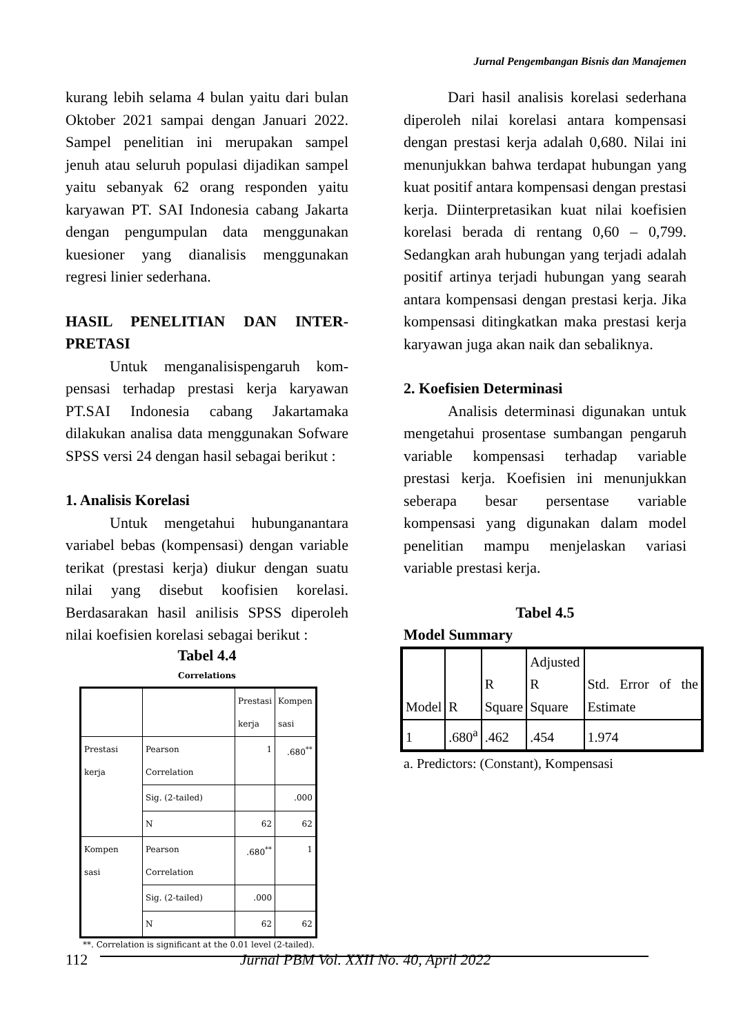Jurnal Pengembangan Bisnis dan Manajemen
kurang lebih selama 4 bulan yaitu dari bulan Oktober 2021 sampai dengan Januari 2022. Sampel penelitian ini merupakan sampel jenuh atau seluruh populasi dijadikan sampel yaitu sebanyak 62 orang responden yaitu karyawan PT. SAI Indonesia cabang Jakarta dengan pengumpulan data menggunakan kuesioner yang dianalisis menggunakan regresi linier sederhana.
HASIL PENELITIAN DAN INTER-PRETASI
Untuk menganalisispengaruh kom-pensasi terhadap prestasi kerja karyawan PT.SAI Indonesia cabang Jakartamaka dilakukan analisa data menggunakan Sofware SPSS versi 24 dengan hasil sebagai berikut :
1. Analisis Korelasi
Untuk mengetahui hubunganantara variabel bebas (kompensasi) dengan variable terikat (prestasi kerja) diukur dengan suatu nilai yang disebut koofisien korelasi. Berdasarakan hasil anilisis SPSS diperoleh nilai koefisien korelasi sebagai berikut :
Tabel 4.4
Correlations
| | | Prestasi kerja | Kompen sasi |
| --- | --- | --- | --- |
| Prestasi kerja | Pearson Correlation | 1 | .680<sup>**</sup> |
| | Sig. (2-tailed) | | .000 |
| | N | 62 | 62 |
| Kompen sasi | Pearson Correlation | .680<sup>**</sup> | 1 |
| | Sig. (2-tailed) | .000 | |
| | N | 62 | 62 |
**. Correlation is significant at the 0.01 level (2-tailed).
Dari hasil analisis korelasi sederhana diperoleh nilai korelasi antara kompensasi dengan prestasi kerja adalah 0,680. Nilai ini menunjukkan bahwa terdapat hubungan yang kuat positif antara kompensasi dengan prestasi kerja. Diinterpretasikan kuat nilai koefisien korelasi berada di rentang 0,60 – 0,799. Sedangkan arah hubungan yang terjadi adalah positif artinya terjadi hubungan yang searah antara kompensasi dengan prestasi kerja. Jika kompensasi ditingkatkan maka prestasi kerja karyawan juga akan naik dan sebaliknya.
2. Koefisien Determinasi
Analisis determinasi digunakan untuk mengetahui prosentase sumbangan pengaruh variable kompensasi terhadap variable prestasi kerja. Koefisien ini menunjukkan seberapa besar persentase variable kompensasi yang digunakan dalam model penelitian mampu menjelaskan variasi variable prestasi kerja.
Tabel 4.5
Model Summary
| Model | R | R Square | Adjusted R Square | Std. Error of the Estimate |
| 1 | .680<sup>a</sup> | .462 | .454 | 1.974 |
a. Predictors: (Constant), Kompensasi
112 Jurnal PBM Vol. XXII No. 40, April 2022